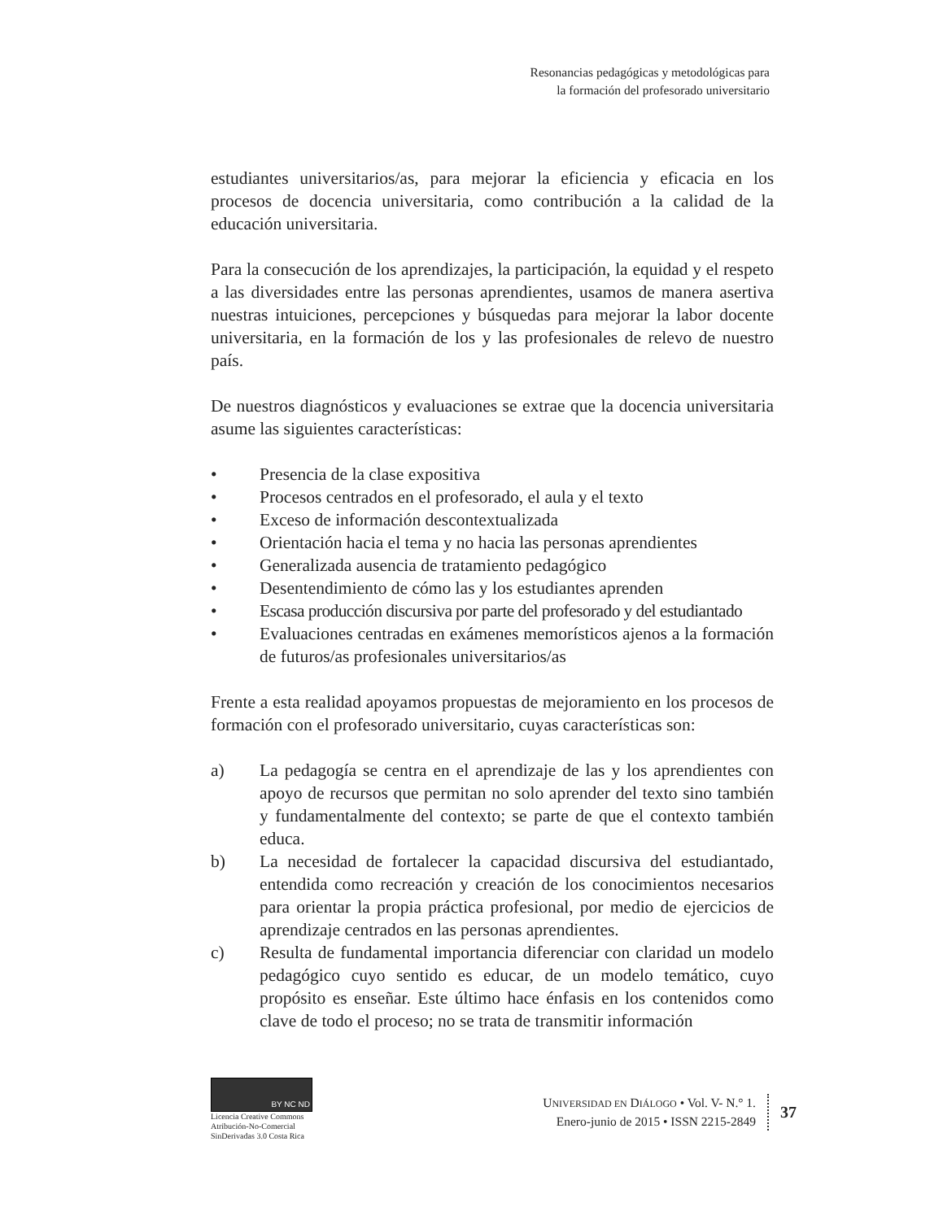Resonancias pedagógicas y metodológicas para
la formación del profesorado universitario
estudiantes universitarios/as, para mejorar la eficiencia y eficacia en los procesos de docencia universitaria, como contribución a la calidad de la educación universitaria.
Para la consecución de los aprendizajes, la participación, la equidad y el respeto a las diversidades entre las personas aprendientes, usamos de manera asertiva nuestras intuiciones, percepciones y búsquedas para mejorar la labor docente universitaria, en la formación de los y las profesionales de relevo de nuestro país.
De nuestros diagnósticos y evaluaciones se extrae que la docencia universitaria asume las siguientes características:
• Presencia de la clase expositiva
• Procesos centrados en el profesorado, el aula y el texto
• Exceso de información descontextualizada
• Orientación hacia el tema y no hacia las personas aprendientes
• Generalizada ausencia de tratamiento pedagógico
• Desentendimiento de cómo las y los estudiantes aprenden
• Escasa producción discursiva por parte del profesorado y del estudiantado
• Evaluaciones centradas en exámenes memorísticos ajenos a la formación de futuros/as profesionales universitarios/as
Frente a esta realidad apoyamos propuestas de mejoramiento en los procesos de formación con el profesorado universitario, cuyas características son:
a) La pedagogía se centra en el aprendizaje de las y los aprendientes con apoyo de recursos que permitan no solo aprender del texto sino también y fundamentalmente del contexto; se parte de que el contexto también educa.
b) La necesidad de fortalecer la capacidad discursiva del estudiantado, entendida como recreación y creación de los conocimientos necesarios para orientar la propia práctica profesional, por medio de ejercicios de aprendizaje centrados en las personas aprendientes.
c) Resulta de fundamental importancia diferenciar con claridad un modelo pedagógico cuyo sentido es educar, de un modelo temático, cuyo propósito es enseñar. Este último hace énfasis en los contenidos como clave de todo el proceso; no se trata de transmitir información
BY NC ND
Licencia Creative Commons
Atribución-No-Comercial
SinDerivadas 3.0 Costa Rica
UNIVERSIDAD EN DIÁLOGO • Vol. V- N.° 1.
Enero-junio de 2015 • ISSN 2215-2849
37